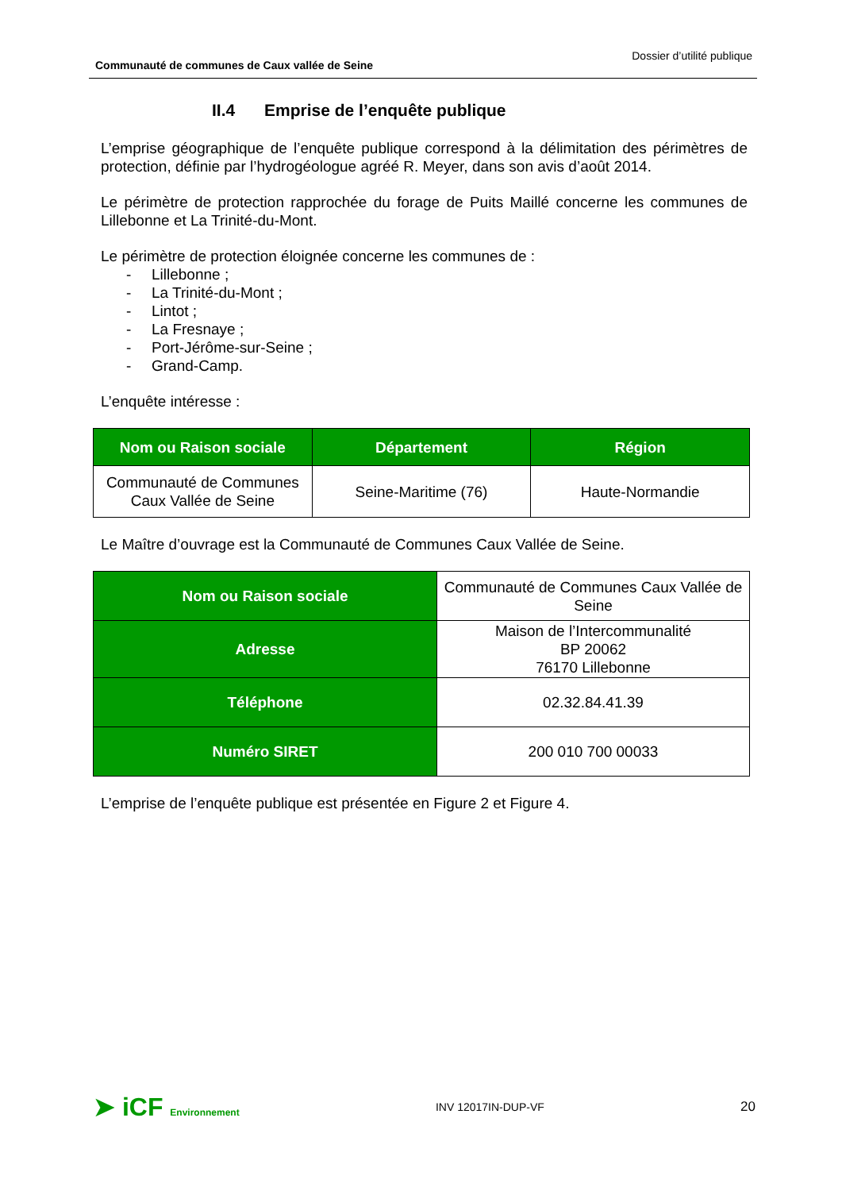Communauté de communes de Caux vallée de Seine Dossier d’utilité publique
II.4 Emprise de l’enquête publique
L’emprise géographique de l’enquête publique correspond à la délimitation des périmètres de protection, définie par l’hydrogéologue agréé R. Meyer, dans son avis d’août 2014.
Le périmètre de protection rapprochée du forage de Puits Maillé concerne les communes de Lillebonne et La Trinité-du-Mont.
Le périmètre de protection éloignée concerne les communes de :
- Lillebonne ;
- La Trinité-du-Mont ;
- Lintot ;
- La Fresnaye ;
- Port-Jérôme-sur-Seine ;
- Grand-Camp.
L’enquête intéresse :
| Nom ou Raison sociale | Département | Région |
| --- | --- | --- |
| Communauté de Communes Caux Vallée de Seine | Seine-Maritime (76) | Haute-Normandie |
Le Maître d’ouvrage est la Communauté de Communes Caux Vallée de Seine.
| Nom ou Raison sociale | Communauté de Communes Caux Vallée de Seine |
| Adresse | Maison de l’Intercommunalité BP 20062 76170 Lillebonne |
| Téléphone | 02.32.84.41.39 |
| Numéro SIRET | 200 010 700 00033 |
L’emprise de l’enquête publique est présentée en Figure 2 et Figure 4.
➤ iCF Environnement
INV 12017IN-DUP-VF
20